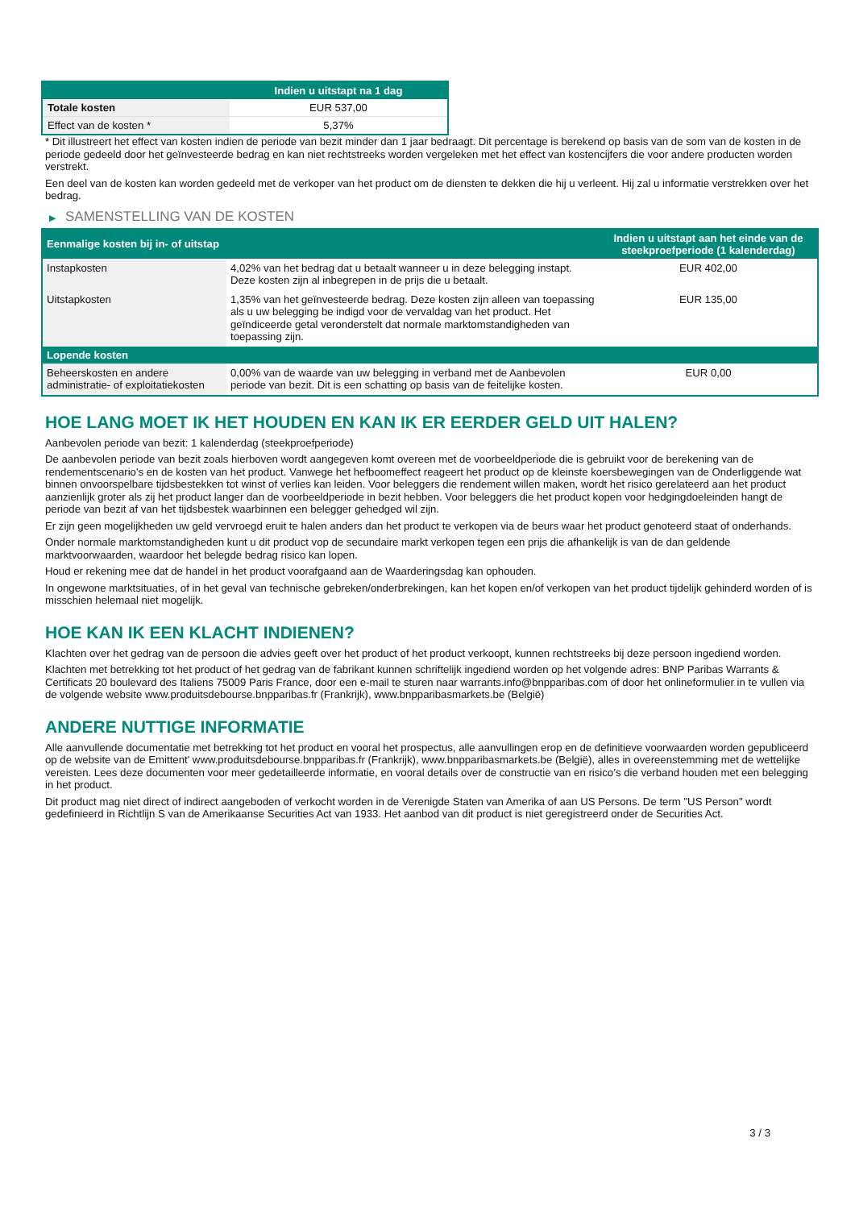| | Indien u uitstapt na 1 dag |
| --- | --- |
| Totale kosten | EUR 537,00 |
| Effect van de kosten * | 5,37% |
* Dit illustreert het effect van kosten indien de periode van bezit minder dan 1 jaar bedraagt. Dit percentage is berekend op basis van de som van de kosten in de periode gedeeld door het geïnvesteerde bedrag en kan niet rechtstreeks worden vergeleken met het effect van kostencijfers die voor andere producten worden verstrekt.
Een deel van de kosten kan worden gedeeld met de verkoper van het product om de diensten te dekken die hij u verleent. Hij zal u informatie verstrekken over het bedrag.
▶ SAMENSTELLING VAN DE KOSTEN
| Eenmalige kosten bij in- of uitstap | | Indien u uitstapt aan het einde van de steekproefperiode (1 kalenderdag) |
| --- | --- | --- |
| Instapkosten | 4,02% van het bedrag dat u betaalt wanneer u in deze belegging instapt. Deze kosten zijn al inbegrepen in de prijs die u betaalt. | EUR 402,00 |
| Uitstapkosten | 1,35% van het geïnvesteerde bedrag. Deze kosten zijn alleen van toepassing als u uw belegging be indigd voor de vervaldag van het product. Het geïndiceerde getal veronderstelt dat normale marktomstandigheden van toepassing zijn. | EUR 135,00 |
| Lopende kosten | | |
| Beheerskosten en andere administratie- of exploitatiekosten | 0,00% van de waarde van uw belegging in verband met de Aanbevolen periode van bezit. Dit is een schatting op basis van de feitelijke kosten. | EUR 0,00 |
HOE LANG MOET IK HET HOUDEN EN KAN IK ER EERDER GELD UIT HALEN?
Aanbevolen periode van bezit: 1 kalenderdag (steekproefperiode)
De aanbevolen periode van bezit zoals hierboven wordt aangegeven komt overeen met de voorbeeldperiode die is gebruikt voor de berekening van de rendementscenario's en de kosten van het product. Vanwege het hefboomeffect reageert het product op de kleinste koersbewegingen van de Onderliggende wat binnen onvoorspelbare tijdsbestekken tot winst of verlies kan leiden. Voor beleggers die rendement willen maken, wordt het risico gerelateerd aan het product aanzienlijk groter als zij het product langer dan de voorbeeldperiode in bezit hebben. Voor beleggers die het product kopen voor hedgingdoeleinden hangt de periode van bezit af van het tijdsbestek waarbinnen een belegger gehedged wil zijn.
Er zijn geen mogelijkheden uw geld vervroegd eruit te halen anders dan het product te verkopen via de beurs waar het product genoteerd staat of onderhands.
Onder normale marktomstandigheden kunt u dit product vop de secundaire markt verkopen tegen een prijs die afhankelijk is van de dan geldende marktvoorwaarden, waardoor het belegde bedrag risico kan lopen.
Houd er rekening mee dat de handel in het product voorafgaand aan de Waarderingsdag kan ophouden.
In ongewone marktsituaties, of in het geval van technische gebreken/onderbrekingen, kan het kopen en/of verkopen van het product tijdelijk gehinderd worden of is misschien helemaal niet mogelijk.
HOE KAN IK EEN KLACHT INDIENEN?
Klachten over het gedrag van de persoon die advies geeft over het product of het product verkoopt, kunnen rechtstreeks bij deze persoon ingediend worden.
Klachten met betrekking tot het product of het gedrag van de fabrikant kunnen schriftelijk ingediend worden op het volgende adres: BNP Paribas Warrants & Certificats 20 boulevard des Italiens 75009 Paris France, door een e-mail te sturen naar warrants.info@bnpparibas.com of door het onlineformulier in te vullen via de volgende website www.produitsdebourse.bnpparibas.fr (Frankrijk), www.bnpparibasmarkets.be (België)
ANDERE NUTTIGE INFORMATIE
Alle aanvullende documentatie met betrekking tot het product en vooral het prospectus, alle aanvullingen erop en de definitieve voorwaarden worden gepubliceerd op de website van de Emittent' www.produitsdebourse.bnpparibas.fr (Frankrijk), www.bnpparibasmarkets.be (België), alles in overeenstemming met de wettelijke vereisten. Lees deze documenten voor meer gedetailleerde informatie, en vooral details over de constructie van en risico’s die verband houden met een belegging in het product.
Dit product mag niet direct of indirect aangeboden of verkocht worden in de Verenigde Staten van Amerika of aan US Persons. De term "US Person" wordt gedefinieerd in Richtlijn S van de Amerikaanse Securities Act van 1933. Het aanbod van dit product is niet geregistreerd onder de Securities Act.
3 / 3